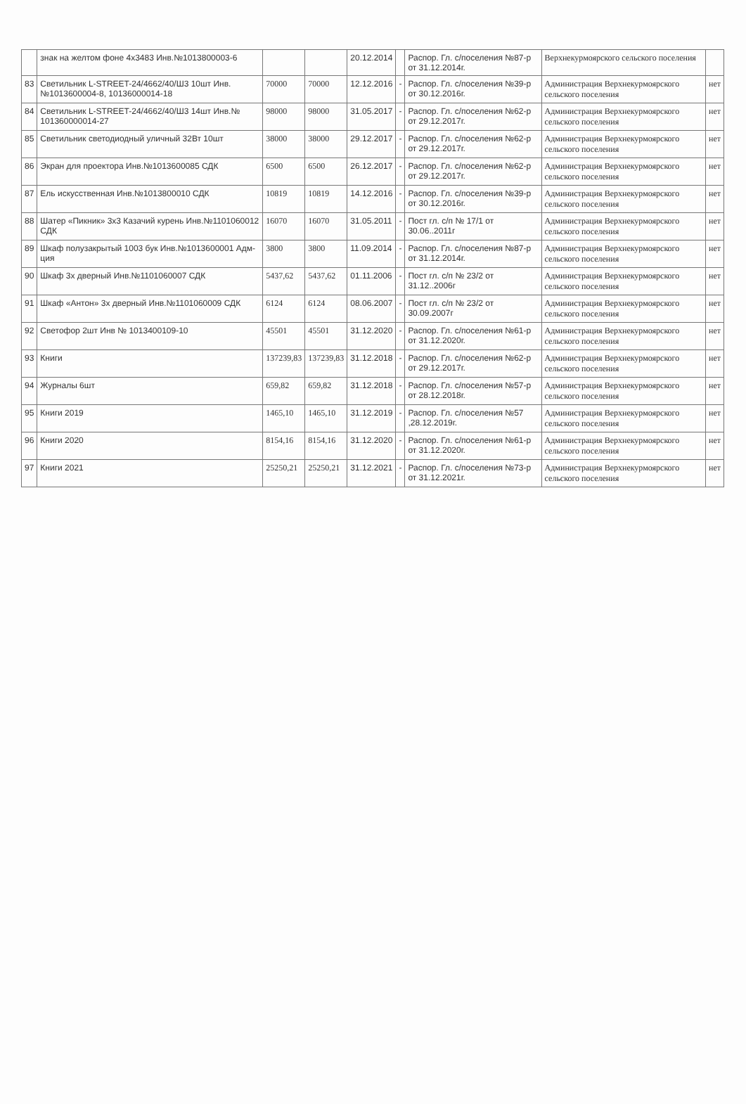| | знак на желтом фоне 4х3483 Инв.№1013800003-6 | | | 20.12.2014 | | Распор. Гл. с/поселения №87-р от 31.12.2014г. | Верхнекурмоярского сельского поселения | |
| 83 | Светильник L-STREET-24/4662/40/Ш3 10шт Инв.№1013600004-8, 10136000014-18 | 70000 | 70000 | 12.12.2016 | - | Распор. Гл. с/поселения №39-р от 30.12.2016г. | Администрация Верхнекурмоярского сельского поселения | нет |
| 84 | Светильник L-STREET-24/4662/40/Ш3 14шт Инв.№ 101360000014-27 | 98000 | 98000 | 31.05.2017 | - | Распор. Гл. с/поселения №62-р от 29.12.2017г. | Администрация Верхнекурмоярского сельского поселения | нет |
| 85 | Светильник светодиодный уличный 32Вт 10шт | 38000 | 38000 | 29.12.2017 | - | Распор. Гл. с/поселения №62-р от 29.12.2017г. | Администрация Верхнекурмоярского сельского поселения | нет |
| 86 | Экран для проектора Инв.№1013600085 СДК | 6500 | 6500 | 26.12.2017 | - | Распор. Гл. с/поселения №62-р от 29.12.2017г. | Администрация Верхнекурмоярского сельского поселения | нет |
| 87 | Ель искусственная Инв.№1013800010 СДК | 10819 | 10819 | 14.12.2016 | - | Распор. Гл. с/поселения №39-р от 30.12.2016г. | Администрация Верхнекурмоярского сельского поселения | нет |
| 88 | Шатер «Пикник» 3х3 Казачий курень Инв.№1101060012 СДК | 16070 | 16070 | 31.05.2011 | - | Пост гл. с/п № 17/1 от 30.06..2011г | Администрация Верхнекурмоярского сельского поселения | нет |
| 89 | Шкаф полузакрытый 1003 бук Инв.№1013600001 Адм-ция | 3800 | 3800 | 11.09.2014 | - | Распор. Гл. с/поселения №87-р от 31.12.2014г. | Администрация Верхнекурмоярского сельского поселения | нет |
| 90 | Шкаф 3х дверный Инв.№1101060007 СДК | 5437,62 | 5437,62 | 01.11.2006 | - | Пост гл. с/п № 23/2 от 31.12..2006г | Администрация Верхнекурмоярского сельского поселения | нет |
| 91 | Шкаф «Антон» 3х дверный Инв.№1101060009 СДК | 6124 | 6124 | 08.06.2007 | - | Пост гл. с/п № 23/2 от 30.09.2007г | Администрация Верхнекурмоярского сельского поселения | нет |
| 92 | Светофор 2шт Инв № 1013400109-10 | 45501 | 45501 | 31.12.2020 | - | Распор. Гл. с/поселения №61-р от 31.12.2020г. | Администрация Верхнекурмоярского сельского поселения | нет |
| 93 | Книги | 137239,83 | 137239,83 | 31.12.2018 | - | Распор. Гл. с/поселения №62-р от 29.12.2017г. | Администрация Верхнекурмоярского сельского поселения | нет |
| 94 | Журналы 6шт | 659,82 | 659,82 | 31.12.2018 | - | Распор. Гл. с/поселения №57-р от 28.12.2018г. | Администрация Верхнекурмоярского сельского поселения | нет |
| 95 | Книги 2019 | 1465,10 | 1465,10 | 31.12.2019 | - | Распор. Гл. с/поселения №57 ,28.12.2019г. | Администрация Верхнекурмоярского сельского поселения | нет |
| 96 | Книги 2020 | 8154,16 | 8154,16 | 31.12.2020 | - | Распор. Гл. с/поселения №61-р от 31.12.2020г. | Администрация Верхнекурмоярского сельского поселения | нет |
| 97 | Книги 2021 | 25250,21 | 25250,21 | 31.12.2021 | - | Распор. Гл. с/поселения №73-р от 31.12.2021г. | Администрация Верхнекурмоярского сельского поселения | нет |